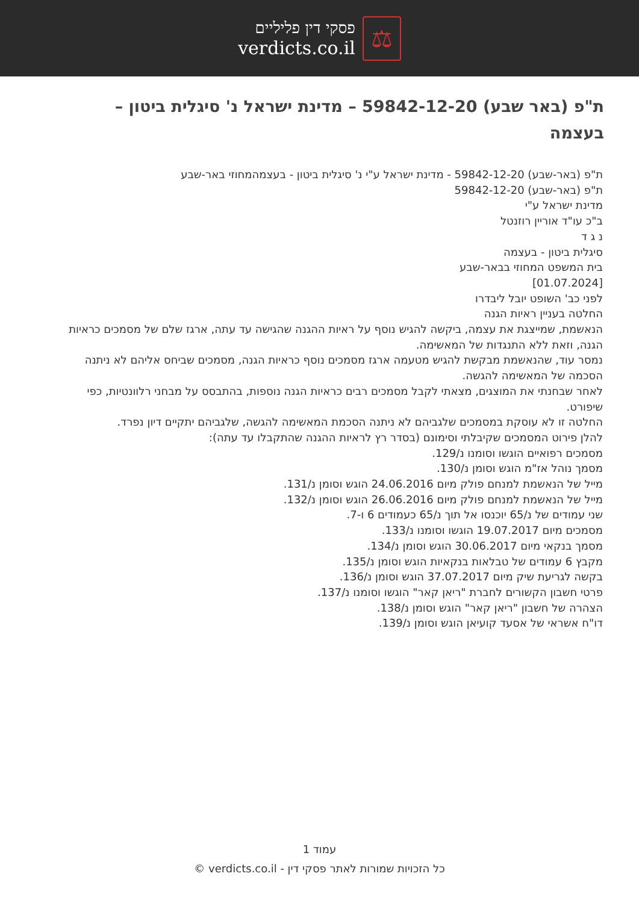פסקי דין פליליים
verdicts.co.il
⚖
ת"פ (באר שבע) 59842-12-20 – מדינת ישראל נ' סיגלית ביטון – בעצמה
ת"פ (באר-שבע) 59842-12-20 - מדינת ישראל ע"י נ' סיגלית ביטון - בעצמהמחוזי באר-שבע
ת"פ (באר-שבע) 59842-12-20
מדינת ישראל ע"י
ב"כ עו"ד אוריין רוזנטל
נ ג ד
סיגלית ביטון - בעצמה
בית המשפט המחוזי בבאר-שבע
[01.07.2024]
לפני כב' השופט יובל ליבדרו
החלטה בעניין ראיות הגנה
הנאשמת, שמייצגת את עצמה, ביקשה להגיש נוסף על ראיות ההגנה שהגישה עד עתה, ארגז שלם של מסמכים כראיות הגנה, וזאת ללא התנגדות של המאשימה.
נמסר עוד, שהנאשמת מבקשת להגיש מטעמה ארגז מסמכים נוסף כראיות הגנה, מסמכים שביחס אליהם לא ניתנה הסכמה של המאשימה להגשה.
לאחר שבחנתי את המוצגים, מצאתי לקבל מסמכים רבים כראיות הגנה נוספות, בהתבסס על מבחני רלוונטיות, כפי שיפורט.
החלטה זו לא עוסקת במסמכים שלגביהם לא ניתנה הסכמת המאשימה להגשה, שלגביהם יתקיים דיון נפרד.
להלן פירוט המסמכים שקיבלתי וסימונם (בסדר רץ לראיות ההגנה שהתקבלו עד עתה):
מסמכים רפואיים הוגשו וסומנו נ/129.
מסמך נוהל אז"מ הוגש וסומן נ/130.
מייל של הנאשמת למנחם פולק מיום 24.06.2016 הוגש וסומן נ/131.
מייל של הנאשמת למנחם פולק מיום 26.06.2016 הוגש וסומן נ/132.
שני עמודים של נ/65 יוכנסו אל תוך נ/65 כעמודים 6 ו-7.
מסמכים מיום 19.07.2017 הוגשו וסומנו נ/133.
מסמך בנקאי מיום 30.06.2017 הוגש וסומן נ/134.
מקבץ 6 עמודים של טבלאות בנקאיות הוגש וסומן נ/135.
בקשה לגריעת שיק מיום 37.07.2017 הוגש וסומן נ/136.
פרטי חשבון הקשורים לחברת "ריאן קאר" הוגשו וסומנו נ/137.
הצהרה של חשבון "ריאן קאר" הוגש וסומן נ/138.
דו"ח אשראי של אסעד קועיאן הוגש וסומן נ/139.
עמוד 1
כל הזכויות שמורות לאתר פסקי דין - verdicts.co.il ©